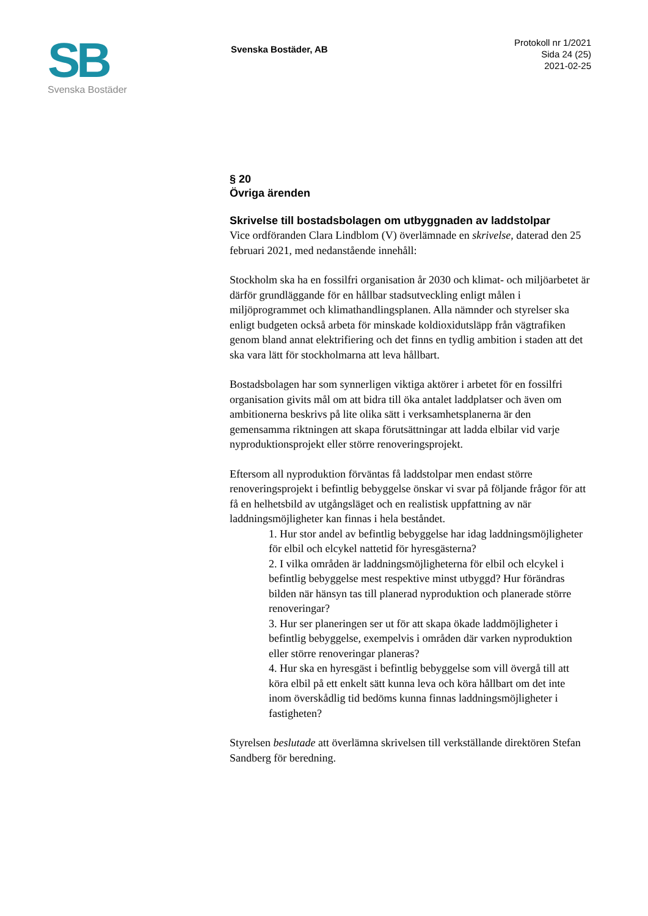SB
Svenska Bostäder
Svenska Bostäder, AB
Protokoll nr 1/2021
Sida 24 (25)
2021-02-25
§ 20
Övriga ärenden
Skrivelse till bostadsbolagen om utbyggnaden av laddstolpar
Vice ordföranden Clara Lindblom (V) överlämnade en skrivelse, daterad den 25 februari 2021, med nedanstående innehåll:
Stockholm ska ha en fossilfri organisation år 2030 och klimat- och miljöarbetet är därför grundläggande för en hållbar stadsutveckling enligt målen i miljöprogrammet och klimathandlingsplanen. Alla nämnder och styrelser ska enligt budgeten också arbeta för minskade koldioxidutsläpp från vägtrafiken genom bland annat elektrifiering och det finns en tydlig ambition i staden att det ska vara lätt för stockholmarna att leva hållbart.
Bostadsbolagen har som synnerligen viktiga aktörer i arbetet för en fossilfri organisation givits mål om att bidra till öka antalet laddplatser och även om ambitionerna beskrivs på lite olika sätt i verksamhetsplanerna är den gemensamma riktningen att skapa förutsättningar att ladda elbilar vid varje nyproduktionsprojekt eller större renoveringsprojekt.
Eftersom all nyproduktion förväntas få laddstolpar men endast större renoveringsprojekt i befintlig bebyggelse önskar vi svar på följande frågor för att få en helhetsbild av utgångsläget och en realistisk uppfattning av när laddningsmöjligheter kan finnas i hela beståndet.
1. Hur stor andel av befintlig bebyggelse har idag laddningsmöjligheter för elbil och elcykel nattetid för hyresgästerna?
2. I vilka områden är laddningsmöjligheterna för elbil och elcykel i befintlig bebyggelse mest respektive minst utbyggd? Hur förändras bilden när hänsyn tas till planerad nyproduktion och planerade större renoveringar?
3. Hur ser planeringen ser ut för att skapa ökade laddmöjligheter i befintlig bebyggelse, exempelvis i områden där varken nyproduktion eller större renoveringar planeras?
4. Hur ska en hyresgäst i befintlig bebyggelse som vill övergå till att köra elbil på ett enkelt sätt kunna leva och köra hållbart om det inte inom överskådlig tid bedöms kunna finnas laddningsmöjligheter i fastigheten?
Styrelsen beslutade att överlämna skrivelsen till verkställande direktören Stefan Sandberg för beredning.